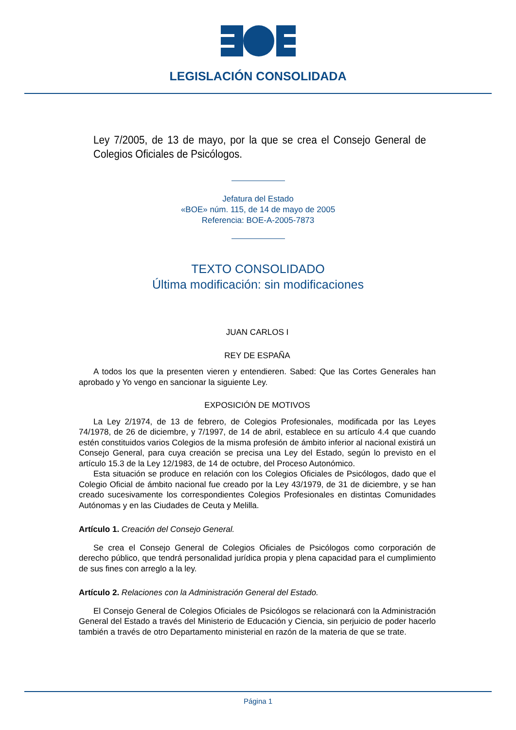LEGISLACIÓN CONSOLIDADA
Ley 7/2005, de 13 de mayo, por la que se crea el Consejo General de Colegios Oficiales de Psicólogos.
Jefatura del Estado
«BOE» núm. 115, de 14 de mayo de 2005
Referencia: BOE-A-2005-7873
TEXTO CONSOLIDADO
Última modificación: sin modificaciones
JUAN CARLOS I
REY DE ESPAÑA
A todos los que la presenten vieren y entendieren. Sabed: Que las Cortes Generales han aprobado y Yo vengo en sancionar la siguiente Ley.
EXPOSICIÓN DE MOTIVOS
La Ley 2/1974, de 13 de febrero, de Colegios Profesionales, modificada por las Leyes 74/1978, de 26 de diciembre, y 7/1997, de 14 de abril, establece en su artículo 4.4 que cuando estén constituidos varios Colegios de la misma profesión de ámbito inferior al nacional existirá un Consejo General, para cuya creación se precisa una Ley del Estado, según lo previsto en el artículo 15.3 de la Ley 12/1983, de 14 de octubre, del Proceso Autonómico.
Esta situación se produce en relación con los Colegios Oficiales de Psicólogos, dado que el Colegio Oficial de ámbito nacional fue creado por la Ley 43/1979, de 31 de diciembre, y se han creado sucesivamente los correspondientes Colegios Profesionales en distintas Comunidades Autónomas y en las Ciudades de Ceuta y Melilla.
Artículo 1. Creación del Consejo General.
Se crea el Consejo General de Colegios Oficiales de Psicólogos como corporación de derecho público, que tendrá personalidad jurídica propia y plena capacidad para el cumplimiento de sus fines con arreglo a la ley.
Artículo 2. Relaciones con la Administración General del Estado.
El Consejo General de Colegios Oficiales de Psicólogos se relacionará con la Administración General del Estado a través del Ministerio de Educación y Ciencia, sin perjuicio de poder hacerlo también a través de otro Departamento ministerial en razón de la materia de que se trate.
Página 1